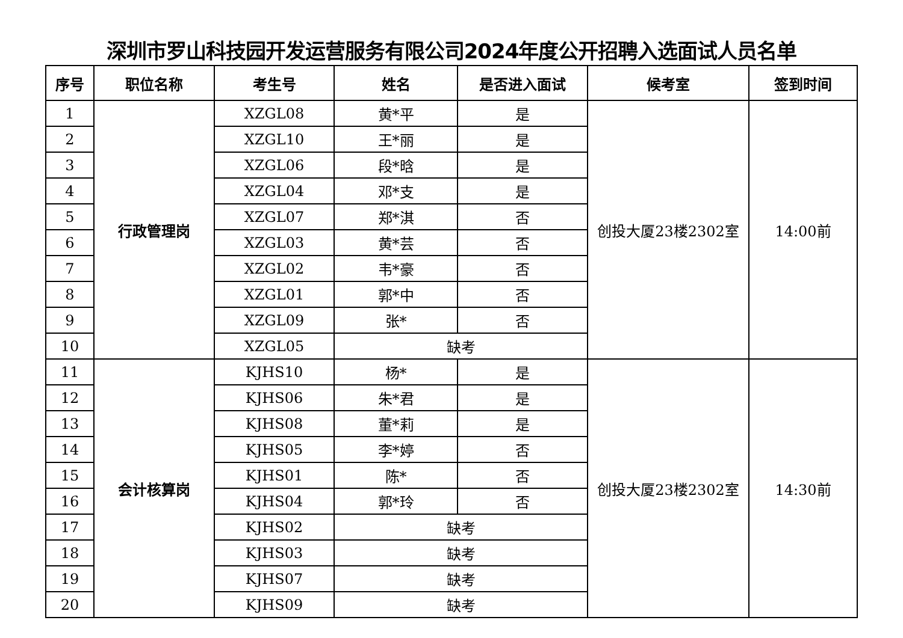深圳市罗山科技园开发运营服务有限公司2024年度公开招聘入选面试人员名单
| 序号 | 职位名称 | 考生号 | 姓名 | 是否进入面试 | 候考室 | 签到时间 |
| --- | --- | --- | --- | --- | --- | --- |
| 1 | 行政管理岗 | XZGL08 | 黄*平 | 是 | 创投大厦23楼2302室 | 14:00前 |
| 2 | | XZGL10 | 王*丽 | 是 | | |
| 3 | | XZGL06 | 段*晗 | 是 | | |
| 4 | | XZGL04 | 邓*支 | 是 | | |
| 5 | | XZGL07 | 郑*淇 | 否 | | |
| 6 | | XZGL03 | 黄*芸 | 否 | | |
| 7 | | XZGL02 | 韦*豪 | 否 | | |
| 8 | | XZGL01 | 郭*中 | 否 | | |
| 9 | | XZGL09 | 张* | 否 | | |
| 10 | | XZGL05 | 缺考 | | | |
| 11 | 会计核算岗 | KJHS10 | 杨* | 是 | 创投大厦23楼2302室 | 14:30前 |
| 12 | | KJHS06 | 朱*君 | 是 | | |
| 13 | | KJHS08 | 董*莉 | 是 | | |
| 14 | | KJHS05 | 李*婷 | 否 | | |
| 15 | | KJHS01 | 陈* | 否 | | |
| 16 | | KJHS04 | 郭*玲 | 否 | | |
| 17 | | KJHS02 | 缺考 | | | |
| 18 | | KJHS03 | 缺考 | | | |
| 19 | | KJHS07 | 缺考 | | | |
| 20 | | KJHS09 | 缺考 | | | |